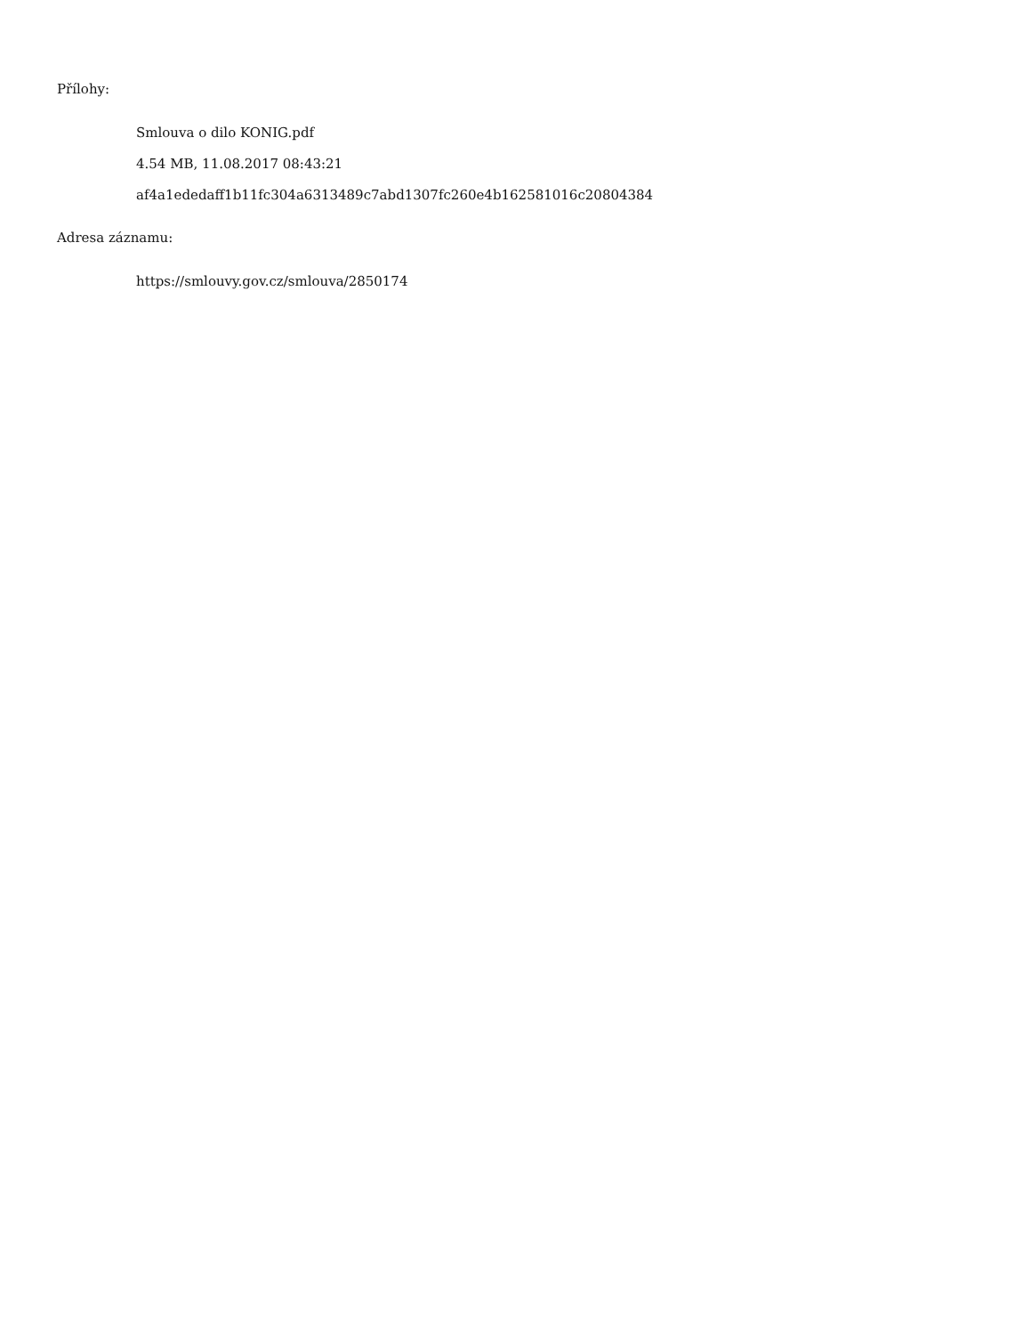Přílohy:
Smlouva o dilo KONIG.pdf
4.54 MB, 11.08.2017 08:43:21
af4a1ededaff1b11fc304a6313489c7abd1307fc260e4b162581016c20804384
Adresa záznamu:
https://smlouvy.gov.cz/smlouva/2850174